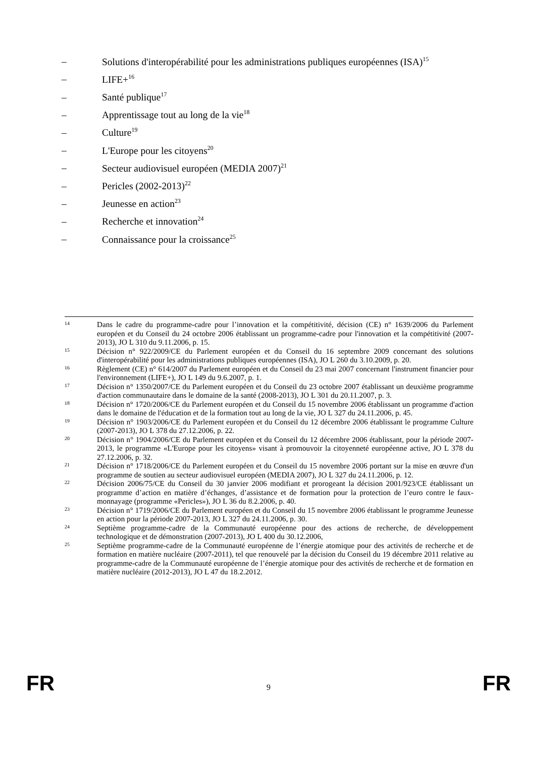– Solutions d'interopérabilité pour les administrations publiques européennes (ISA)<sup>15</sup>
– LIFE+<sup>16</sup>
– Santé publique<sup>17</sup>
– Apprentissage tout au long de la vie<sup>18</sup>
– Culture<sup>19</sup>
– L'Europe pour les citoyens<sup>20</sup>
– Secteur audiovisuel européen (MEDIA 2007)<sup>21</sup>
– Pericles (2002-2013)<sup>22</sup>
– Jeunesse en action<sup>23</sup>
– Recherche et innovation<sup>24</sup>
– Connaissance pour la croissance<sup>25</sup>
14 Dans le cadre du programme-cadre pour l’innovation et la compétitivité, décision (CE) n° 1639/2006 du Parlement européen et du Conseil du 24 octobre 2006 établissant un programme-cadre pour l'innovation et la compétitivité (2007-2013), JO L 310 du 9.11.2006, p. 15.
15 Décision n° 922/2009/CE du Parlement européen et du Conseil du 16 septembre 2009 concernant des solutions d'interopérabilité pour les administrations publiques européennes (ISA), JO L 260 du 3.10.2009, p. 20.
16 Règlement (CE) n° 614/2007 du Parlement européen et du Conseil du 23 mai 2007 concernant l'instrument financier pour l'environnement (LIFE+), JO L 149 du 9.6.2007, p. 1.
17 Décision n° 1350/2007/CE du Parlement européen et du Conseil du 23 octobre 2007 établissant un deuxième programme d'action communautaire dans le domaine de la santé (2008-2013), JO L 301 du 20.11.2007, p. 3.
18 Décision n° 1720/2006/CE du Parlement européen et du Conseil du 15 novembre 2006 établissant un programme d'action dans le domaine de l'éducation et de la formation tout au long de la vie, JO L 327 du 24.11.2006, p. 45.
19 Décision n° 1903/2006/CE du Parlement européen et du Conseil du 12 décembre 2006 établissant le programme Culture (2007-2013), JO L 378 du 27.12.2006, p. 22.
20 Décision n° 1904/2006/CE du Parlement européen et du Conseil du 12 décembre 2006 établissant, pour la période 2007-2013, le programme «L'Europe pour les citoyens» visant à promouvoir la citoyenneté européenne active, JO L 378 du 27.12.2006, p. 32.
21 Décision n° 1718/2006/CE du Parlement européen et du Conseil du 15 novembre 2006 portant sur la mise en œuvre d'un programme de soutien au secteur audiovisuel européen (MEDIA 2007), JO L 327 du 24.11.2006, p. 12.
22 Décision 2006/75/CE du Conseil du 30 janvier 2006 modifiant et prorogeant la décision 2001/923/CE établissant un programme d’action en matière d’échanges, d’assistance et de formation pour la protection de l’euro contre le faux-monnayage (programme «Pericles»), JO L 36 du 8.2.2006, p. 40.
23 Décision n° 1719/2006/CE du Parlement européen et du Conseil du 15 novembre 2006 établissant le programme Jeunesse en action pour la période 2007-2013, JO L 327 du 24.11.2006, p. 30.
24 Septième programme-cadre de la Communauté européenne pour des actions de recherche, de développement technologique et de démonstration (2007-2013), JO L 400 du 30.12.2006,
25 Septième programme-cadre de la Communauté européenne de l’énergie atomique pour des activités de recherche et de formation en matière nucléaire (2007-2011), tel que renouvelé par la décision du Conseil du 19 décembre 2011 relative au programme-cadre de la Communauté européenne de l’énergie atomique pour des activités de recherche et de formation en matière nucléaire (2012-2013), JO L 47 du 18.2.2012.
FR 9 FR